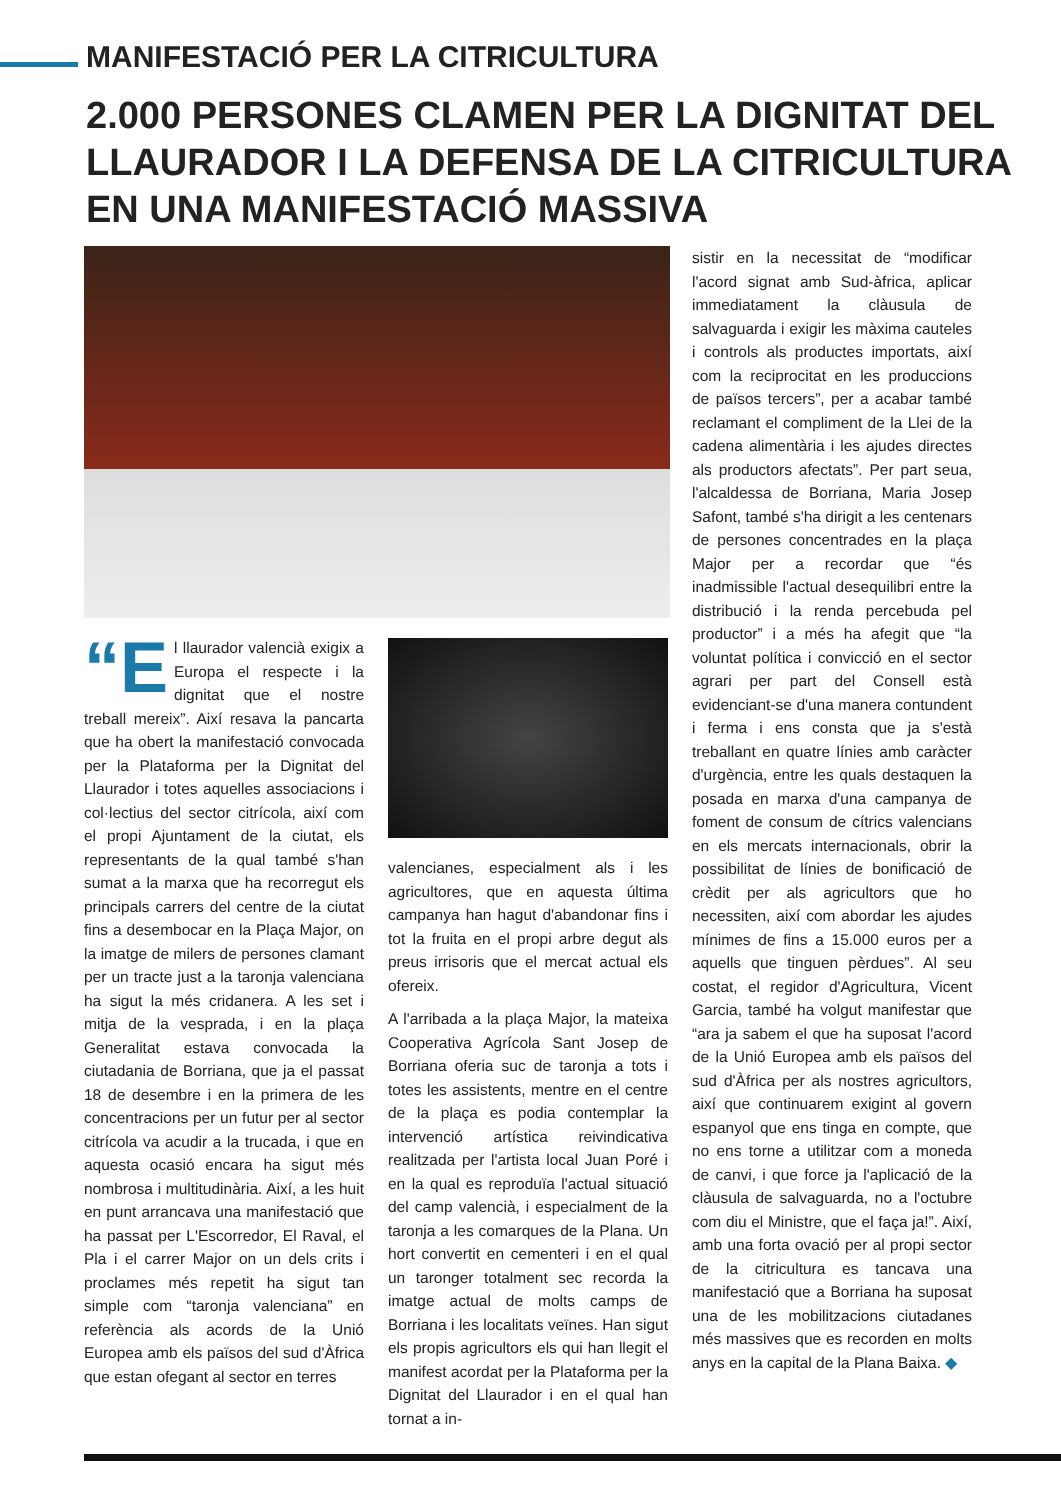MANIFESTACIÓ PER LA CITRICULTURA
2.000 PERSONES CLAMEN PER LA DIGNITAT DEL LLAURADOR I LA DEFENSA DE LA CITRICULTURA EN UNA MANIFESTACIÓ MASSIVA
“E l llaurador valencià exigix a Europa el respecte i la dignitat que el nostre treball mereix”. Així resava la pancarta que ha obert la manifestació convocada per la Plataforma per la Dignitat del Llaurador i totes aquelles associacions i col·lectius del sector citrícola, així com el propi Ajuntament de la ciutat, els representants de la qual també s'han sumat a la marxa que ha recorregut els principals carrers del centre de la ciutat fins a desembocar en la Plaça Major, on la imatge de milers de persones clamant per un tracte just a la taronja valenciana ha sigut la més cridanera. A les set i mitja de la vesprada, i en la plaça Generalitat estava convocada la ciutadania de Borriana, que ja el passat 18 de desembre i en la primera de les concentracions per un futur per al sector citrícola va acudir a la trucada, i que en aquesta ocasió encara ha sigut més nombrosa i multitudinària. Així, a les huit en punt arrancava una manifestació que ha passat per L'Escorredor, El Raval, el Pla i el carrer Major on un dels crits i proclames més repetit ha sigut tan simple com “taronja valenciana” en referència als acords de la Unió Europea amb els països del sud d'Àfrica que estan ofegant al sector en terres
valencianes, especialment als i les agricultores, que en aquesta última campanya han hagut d'abandonar fins i tot la fruita en el propi arbre degut als preus irrisoris que el mercat actual els ofereix.
A l'arribada a la plaça Major, la mateixa Cooperativa Agrícola Sant Josep de Borriana oferia suc de taronja a tots i totes les assistents, mentre en el centre de la plaça es podia contemplar la intervenció artística reivindicativa realitzada per l'artista local Juan Poré i en la qual es reproduïa l'actual situació del camp valencià, i especialment de la taronja a les comarques de la Plana. Un hort convertit en cementeri i en el qual un taronger totalment sec recorda la imatge actual de molts camps de Borriana i les localitats veïnes. Han sigut els propis agricultors els qui han llegit el manifest acordat per la Plataforma per la Dignitat del Llaurador i en el qual han tornat a in-
sistir en la necessitat de “modificar l'acord signat amb Sud-àfrica, aplicar immediatament la clàusula de salvaguarda i exigir les màxima cauteles i controls als productes importats, així com la reciprocitat en les produccions de països tercers”, per a acabar també reclamant el compliment de la Llei de la cadena alimentària i les ajudes directes als productors afectats”. Per part seua, l'alcaldessa de Borriana, Maria Josep Safont, també s'ha dirigit a les centenars de persones concentrades en la plaça Major per a recordar que “és inadmissible l'actual desequilibri entre la distribució i la renda percebuda pel productor” i a més ha afegit que “la voluntat política i convicció en el sector agrari per part del Consell està evidenciant-se d'una manera contundent i ferma i ens consta que ja s'està treballant en quatre línies amb caràcter d'urgència, entre les quals destaquen la posada en marxa d'una campanya de foment de consum de cítrics valencians en els mercats internacionals, obrir la possibilitat de línies de bonificació de crèdit per als agricultors que ho necessiten, així com abordar les ajudes mínimes de fins a 15.000 euros per a aquells que tinguen pèrdues”. Al seu costat, el regidor d'Agricultura, Vicent Garcia, també ha volgut manifestar que “ara ja sabem el que ha suposat l'acord de la Unió Europea amb els països del sud d'Àfrica per als nostres agricultors, així que continuarem exigint al govern espanyol que ens tinga en compte, que no ens torne a utilitzar com a moneda de canvi, i que force ja l'aplicació de la clàusula de salvaguarda, no a l'octubre com diu el Ministre, que el faça ja!”. Així, amb una forta ovació per al propi sector de la citricultura es tancava una manifestació que a Borriana ha suposat una de les mobilitzacions ciutadanes més massives que es recorden en molts anys en la capital de la Plana Baixa. ◆